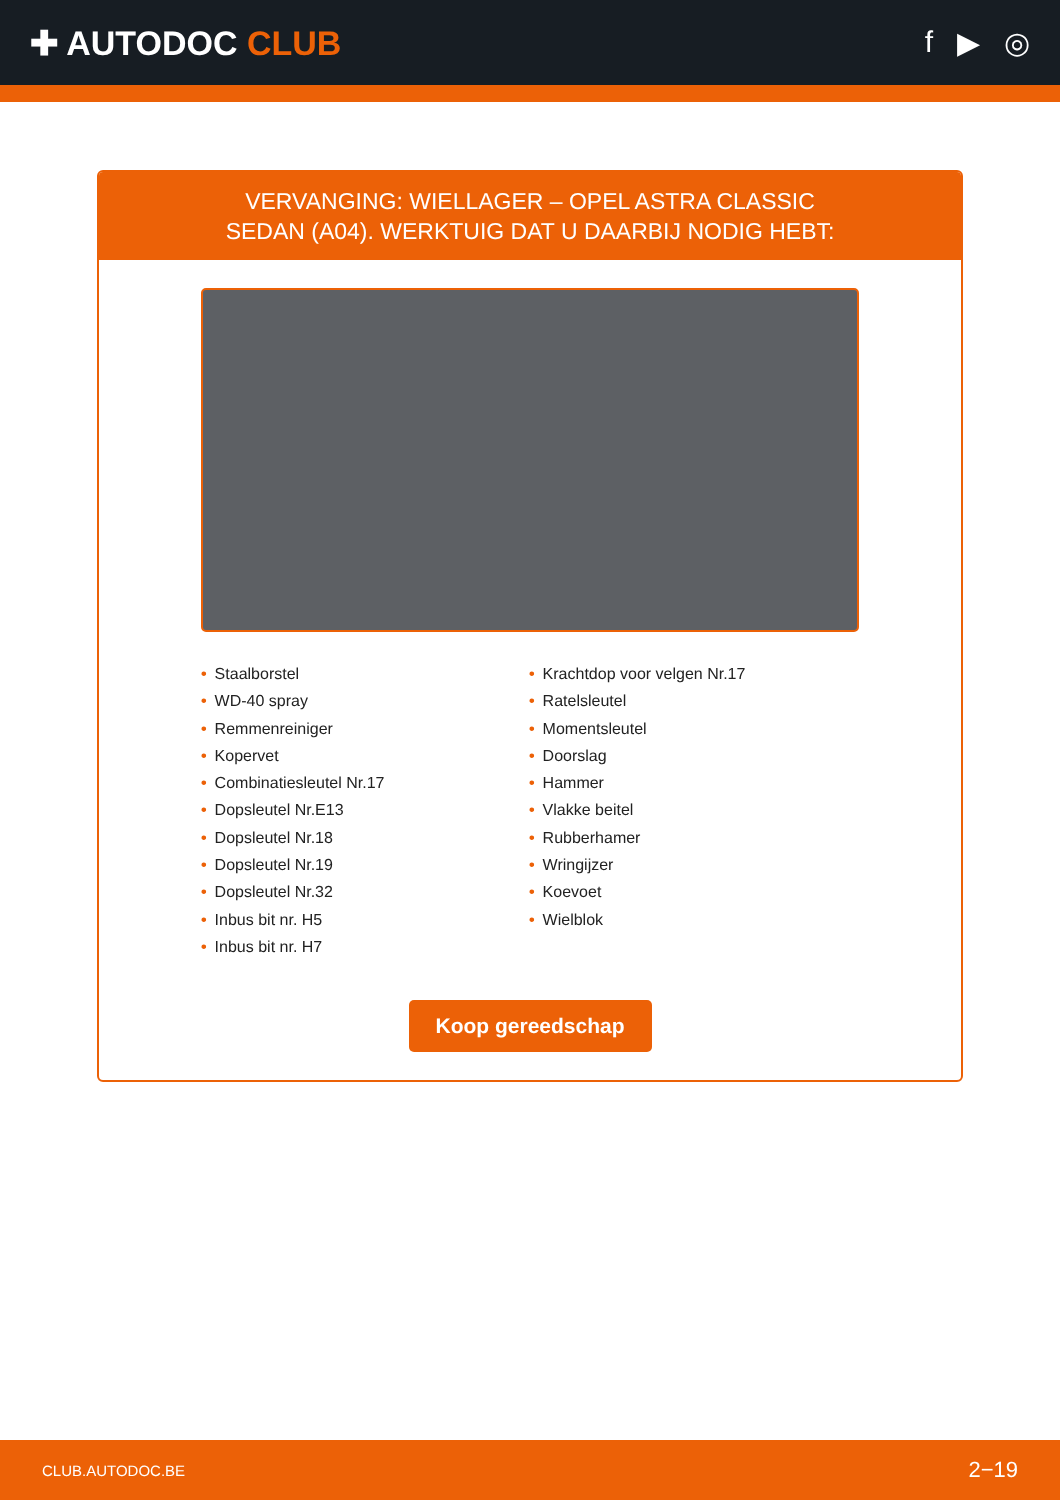✚ AUTODOC CLUB f ▶ ◎
VERVANGING: WIELLAGER – OPEL ASTRA CLASSIC
SEDAN (A04). WERKTUIG DAT U DAARBIJ NODIG HEBT:
• Staalborstel
• WD-40 spray
• Remmenreiniger
• Kopervet
• Combinatiesleutel Nr.17
• Dopsleutel Nr.E13
• Dopsleutel Nr.18
• Dopsleutel Nr.19
• Dopsleutel Nr.32
• Inbus bit nr. H5
• Inbus bit nr. H7
• Krachtdop voor velgen Nr.17
• Ratelsleutel
• Momentsleutel
• Doorslag
• Hammer
• Vlakke beitel
• Rubberhamer
• Wringijzer
• Koevoet
• Wielblok
Koop gereedschap
CLUB.AUTODOC.BE 2−19